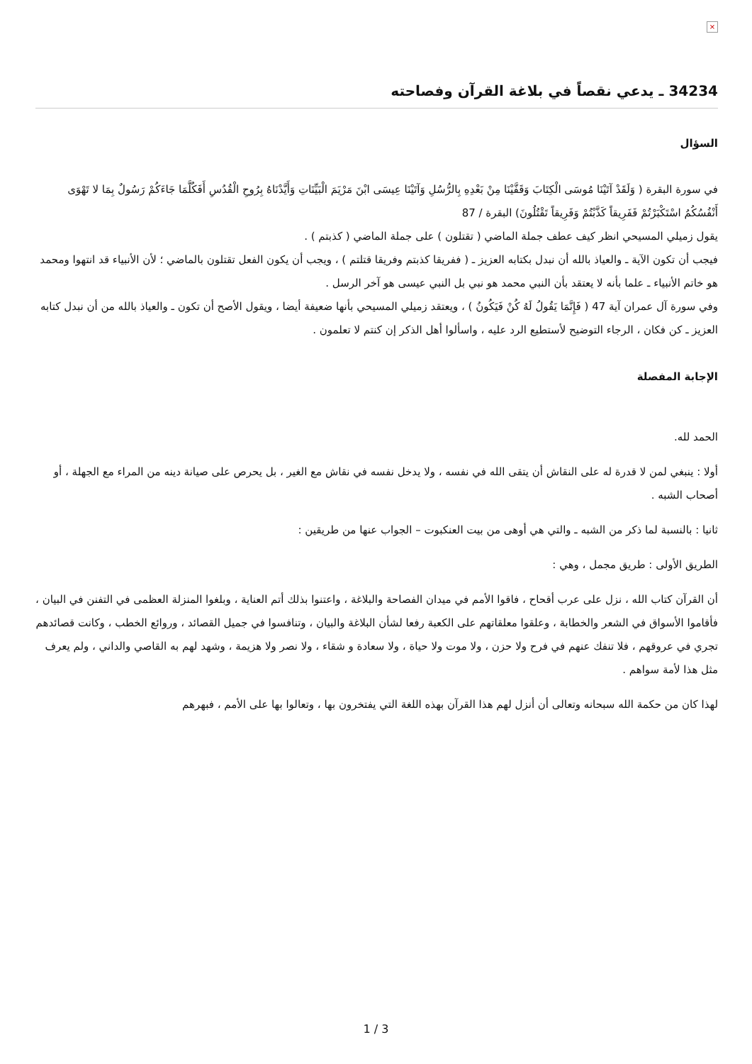×
34234 ـ يدعي نقصاً في بلاغة القرآن وفصاحته
السؤال
في سورة البقرة ( وَلَقَدْ آتَيْنَا مُوسَى الْكِتَابَ وَقَفَّيْنَا مِنْ بَعْدِهِ بِالرُّسُلِ وَآتَيْنَا عِيسَى ابْنَ مَرْيَمَ الْبَيِّنَاتِ وَأَيَّدْنَاهُ بِرُوحِ الْقُدُسِ أَفَكُلَّمَا جَاءَكُمْ رَسُولٌ بِمَا لا تَهْوَى أَنْفُسُكُمُ اسْتَكْبَرْتُمْ فَفَرِيقاً كَذَّبْتُمْ وَفَرِيقاً تَقْتُلُونَ) البقرة / 87
يقول زميلي المسيحي انظر كيف عطف جملة الماضي ( تقتلون ) على جملة الماضي ( كذبتم ) .
فيجب أن تكون الآية ـ والعياذ بالله أن نبدل بكتابه العزيز ـ ( ففريقا كذبتم وفريقا قتلتم ) ، ويجب أن يكون الفعل تقتلون بالماضي ؛ لأن الأنبياء قد انتهوا ومحمد هو خاتم الأنبياء ـ علما بأنه لا يعتقد بأن النبي محمد هو نبي بل النبي عيسى هو آخر الرسل .
وفي سورة آل عمران آية 47 ( فَإِنَّمَا يَقُولُ لَهُ كُنْ فَيَكُونُ ) ، ويعتقد زميلي المسيحي بأنها ضعيفة أيضا ، ويقول الأصح أن تكون ـ والعياذ بالله من أن نبدل كتابه العزيز ـ كن فكان ، الرجاء التوضيح لأستطيع الرد عليه ، واسألوا أهل الذكر إن كنتم لا تعلمون .
الإجابة المفصلة
الحمد لله.
أولا : ينبغي لمن لا قدرة له على النقاش أن يتقى الله في نفسه ، ولا يدخل نفسه في نقاش مع الغير ، بل يحرص على صيانة دينه من المراء مع الجهلة ، أو أصحاب الشبه .
ثانيا : بالنسبة لما ذكر من الشبه ـ والتي هي أوهى من بيت العنكبوت – الجواب عنها من طريقين :
الطريق الأولى : طريق مجمل ، وهي :
أن القرآن كتاب الله ، نزل على عرب أقحاح ، فاقوا الأمم في ميدان الفصاحة والبلاغة ، واعتنوا بذلك أتم العناية ، وبلغوا المنزلة العظمى في التفنن في البيان ، فأقاموا الأسواق في الشعر والخطابة ، وعلقوا معلقاتهم على الكعبة رفعا لشأن البلاغة والبيان ، وتنافسوا في جميل القصائد ، وروائع الخطب ، وكانت قصائدهم تجري في عروقهم ، فلا تنفك عنهم في فرح ولا حزن ، ولا موت ولا حياة ، ولا سعادة و شقاء ، ولا نصر ولا هزيمة ، وشهد لهم به القاصي والداني ، ولم يعرف مثل هذا لأمة سواهم .
لهذا كان من حكمة الله سبحانه وتعالى أن أنزل لهم هذا القرآن بهذه اللغة التي يفتخرون بها ، وتعالوا بها على الأمم ، فبهرهم
1 / 3